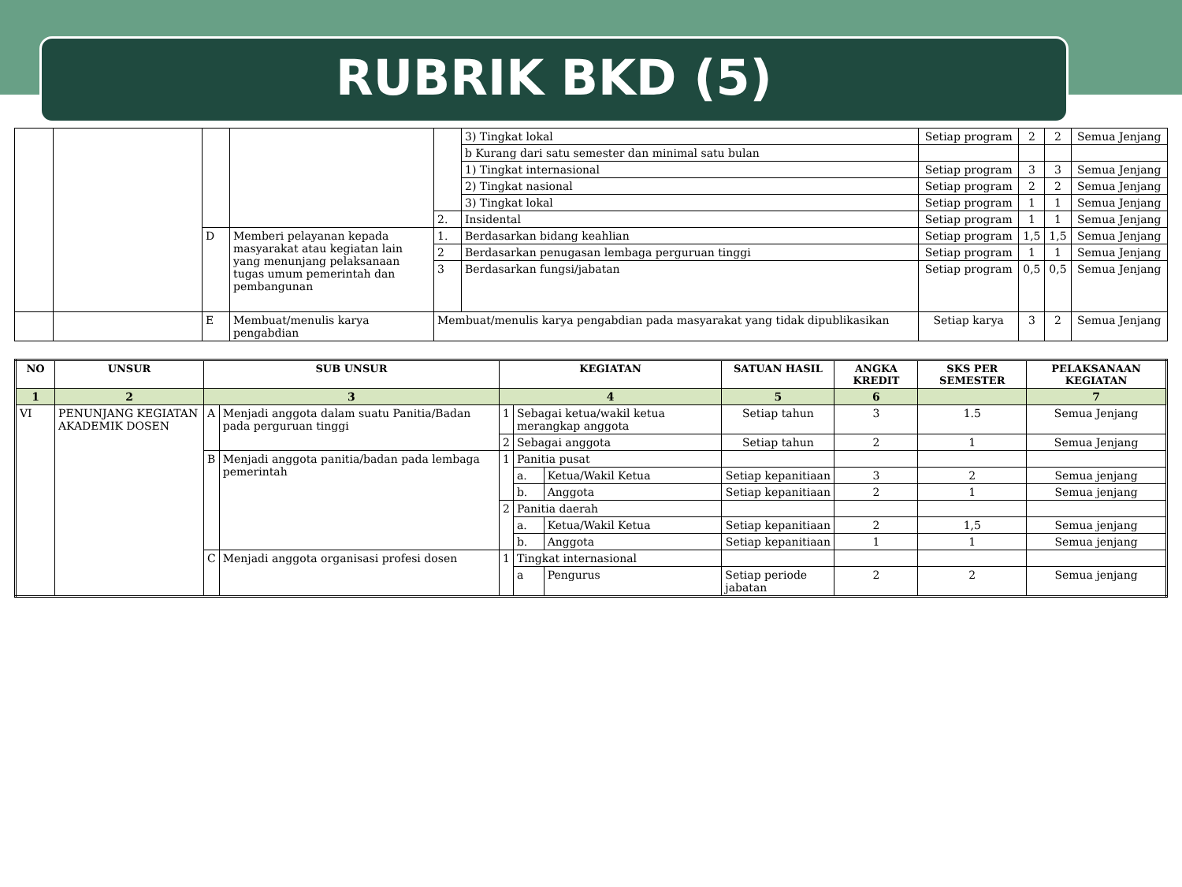RUBRIK BKD (5)
| | | | | | 3) Tingkat lokal | Setiap program | 2 | 2 | Semua Jenjang |
| | | | | | b Kurang dari satu semester dan minimal satu bulan | | | | |
| | | | | | 1) Tingkat internasional | Setiap program | 3 | 3 | Semua Jenjang |
| | | | | | 2) Tingkat nasional | Setiap program | 2 | 2 | Semua Jenjang |
| | | | | | 3) Tingkat lokal | Setiap program | 1 | 1 | Semua Jenjang |
| | | | | 2. | Insidental | Setiap program | 1 | 1 | Semua Jenjang |
| | | D | Memberi pelayanan kepada masyarakat atau kegiatan lain yang menunjang pelaksanaan tugas umum pemerintah dan pembangunan | 1. | Berdasarkan bidang keahlian | Setiap program | 1,5 | 1,5 | Semua Jenjang |
| | | | | 2 | Berdasarkan penugasan lembaga perguruan tinggi | Setiap program | 1 | 1 | Semua Jenjang |
| | | | | 3 | Berdasarkan fungsi/jabatan | Setiap program | 0,5 | 0,5 | Semua Jenjang |
| | | E | Membuat/menulis karya pengabdian | Membuat/menulis karya pengabdian pada masyarakat yang tidak dipublikasikan | | Setiap karya | 3 | 2 | Semua Jenjang |
| NO | UNSUR | SUB UNSUR | | KEGIATAN | | | SATUAN HASIL | ANGKA KREDIT | SKS PER SEMESTER | PELAKSANAAN KEGIATAN |
| --- | --- | --- | --- | --- | --- | --- | --- | --- | --- | --- |
| 1 | 2 | 3 | | 4 | | | 5 | 6 | | 7 |
| VI | PENUNJANG KEGIATAN AKADEMIK DOSEN | A | Menjadi anggota dalam suatu Panitia/Badan pada perguruan tinggi | 1 | Sebagai ketua/wakil ketua merangkap anggota | | Setiap tahun | 3 | 1.5 | Semua Jenjang |
| | | | | 2 | Sebagai anggota | | Setiap tahun | 2 | 1 | Semua Jenjang |
| | | B | Menjadi anggota panitia/badan pada lembaga pemerintah | 1 | Panitia pusat | | | | | |
| | | | | | a. | Ketua/Wakil Ketua | Setiap kepanitiaan | 3 | 2 | Semua jenjang |
| | | | | | b. | Anggota | Setiap kepanitiaan | 2 | 1 | Semua jenjang |
| | | | | 2 | Panitia daerah | | | | | |
| | | | | | a. | Ketua/Wakil Ketua | Setiap kepanitiaan | 2 | 1,5 | Semua jenjang |
| | | | | | b. | Anggota | Setiap kepanitiaan | 1 | 1 | Semua jenjang |
| | | C | Menjadi anggota organisasi profesi dosen | 1 | Tingkat internasional | | | | | |
| | | | | | a | Pengurus | Setiap periode jabatan | 2 | 2 | Semua jenjang |